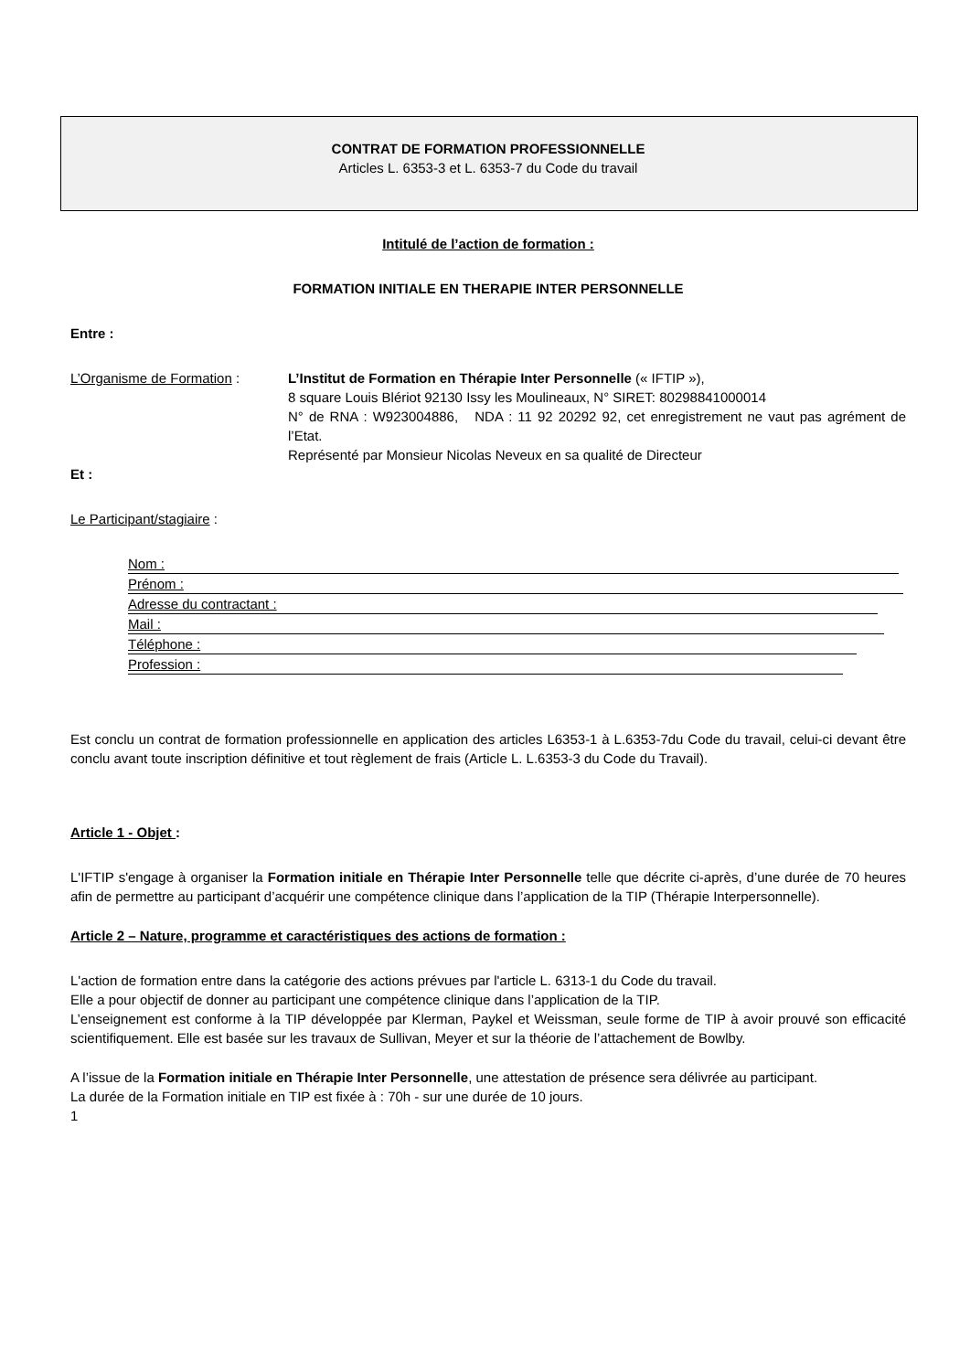CONTRAT DE FORMATION PROFESSIONNELLE
Articles L. 6353-3 et L. 6353-7 du Code du travail
Intitulé de l’action de formation :
FORMATION INITIALE EN THERAPIE INTER PERSONNELLE
Entre :
L’Organisme de Formation : L’Institut de Formation en Thérapie Inter Personnelle (« IFTIP »),
8 square Louis Blériot 92130 Issy les Moulineaux, N° SIRET: 80298841000014
N° de RNA : W923004886, NDA : 11 92 20292 92, cet enregistrement ne vaut pas agrément de l’Etat.
Représenté par Monsieur Nicolas Neveux en sa qualité de Directeur
Et :
Le Participant/stagiaire :
Nom :
Prénom :
Adresse du contractant :
Mail :
Téléphone :
Profession :
Est conclu un contrat de formation professionnelle en application des articles L6353-1 à L.6353-7du Code du travail, celui-ci devant être conclu avant toute inscription définitive et tout règlement de frais (Article L. L.6353-3 du Code du Travail).
Article 1 - Objet :
L'IFTIP s'engage à organiser la Formation initiale en Thérapie Inter Personnelle telle que décrite ci-après, d’une durée de 70 heures afin de permettre au participant d’acquérir une compétence clinique dans l’application de la TIP (Thérapie Interpersonnelle).
Article 2 – Nature, programme et caractéristiques des actions de formation :
L'action de formation entre dans la catégorie des actions prévues par l'article L. 6313-1 du Code du travail.
Elle a pour objectif de donner au participant une compétence clinique dans l’application de la TIP.
L’enseignement est conforme à la TIP développée par Klerman, Paykel et Weissman, seule forme de TIP à avoir prouvé son efficacité scientifiquement. Elle est basée sur les travaux de Sullivan, Meyer et sur la théorie de l’attachement de Bowlby.
A l’issue de la Formation initiale en Thérapie Inter Personnelle, une attestation de présence sera délivrée au participant.
La durée de la Formation initiale en TIP est fixée à : 70h - sur une durée de 10 jours.
1